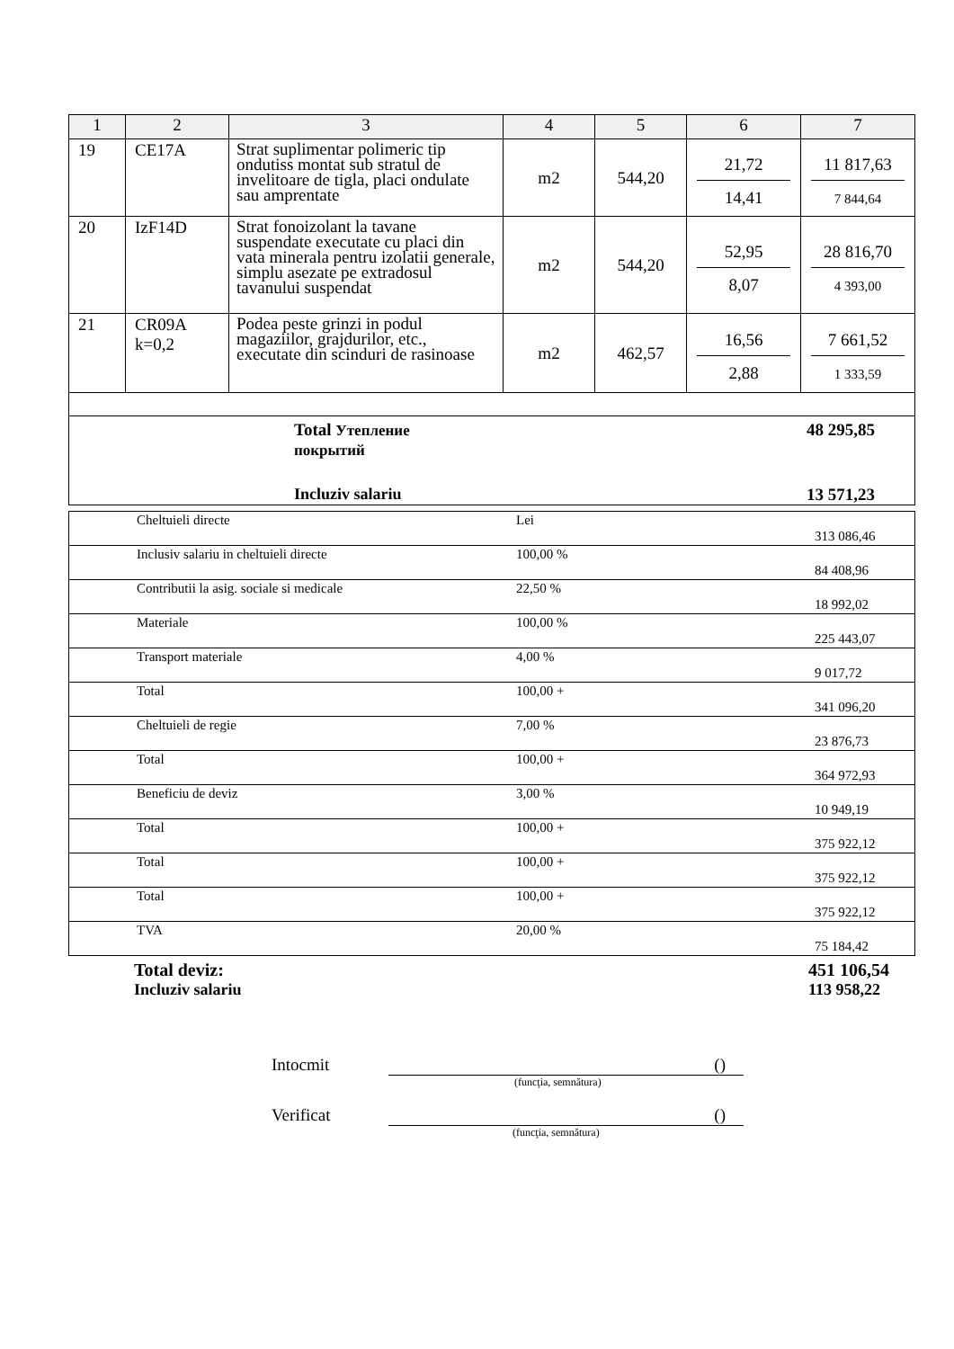| 1 | 2 | 3 | 4 | 5 | 6 | 7 |
| --- | --- | --- | --- | --- | --- | --- |
| 19 | CE17A | Strat suplimentar polimeric tip ondutiss montat sub stratul de invelitoare de tigla, placi ondulate sau amprentate | m2 | 544,20 | 21,72 14,41 | 11 817,63 7 844,64 |
| 20 | IzF14D | Strat fonoizolant la tavane suspendate executate cu placi din vata minerala pentru izolatii generale, simplu asezate pe extradosul tavanului suspendat | m2 | 544,20 | 52,95 8,07 | 28 816,70 4 393,00 |
| 21 | CR09A k=0,2 | Podea peste grinzi in podul magaziilor, grajdurilor, etc., executate din scinduri de rasinoase | m2 | 462,57 | 16,56 2,88 | 7 661,52 1 333,59 |
| Total Утепление покрытий 48 295,85 Incluziv salariu 13 571,23 | | | | | | |
| | Cheltuieli directe | Lei | 313 086,46 |
| | Inclusiv salariu in cheltuieli directe | 100,00 % | 84 408,96 |
| | Contributii la asig. sociale si medicale | 22,50 % | 18 992,02 |
| | Materiale | 100,00 % | 225 443,07 |
| | Transport materiale | 4,00 % | 9 017,72 |
| | Total | 100,00 + | 341 096,20 |
| | Cheltuieli de regie | 7,00 % | 23 876,73 |
| | Total | 100,00 + | 364 972,93 |
| | Beneficiu de deviz | 3,00 % | 10 949,19 |
| | Total | 100,00 + | 375 922,12 |
| | Total | 100,00 + | 375 922,12 |
| | Total | 100,00 + | 375 922,12 |
| | TVA | 20,00 % | 75 184,42 |
Total deviz: 451 106,54
Incluziv salariu 113 958,22
Intocmit ()
(funcţia, semnătura)
Verificat ()
(funcţia, semnătura)